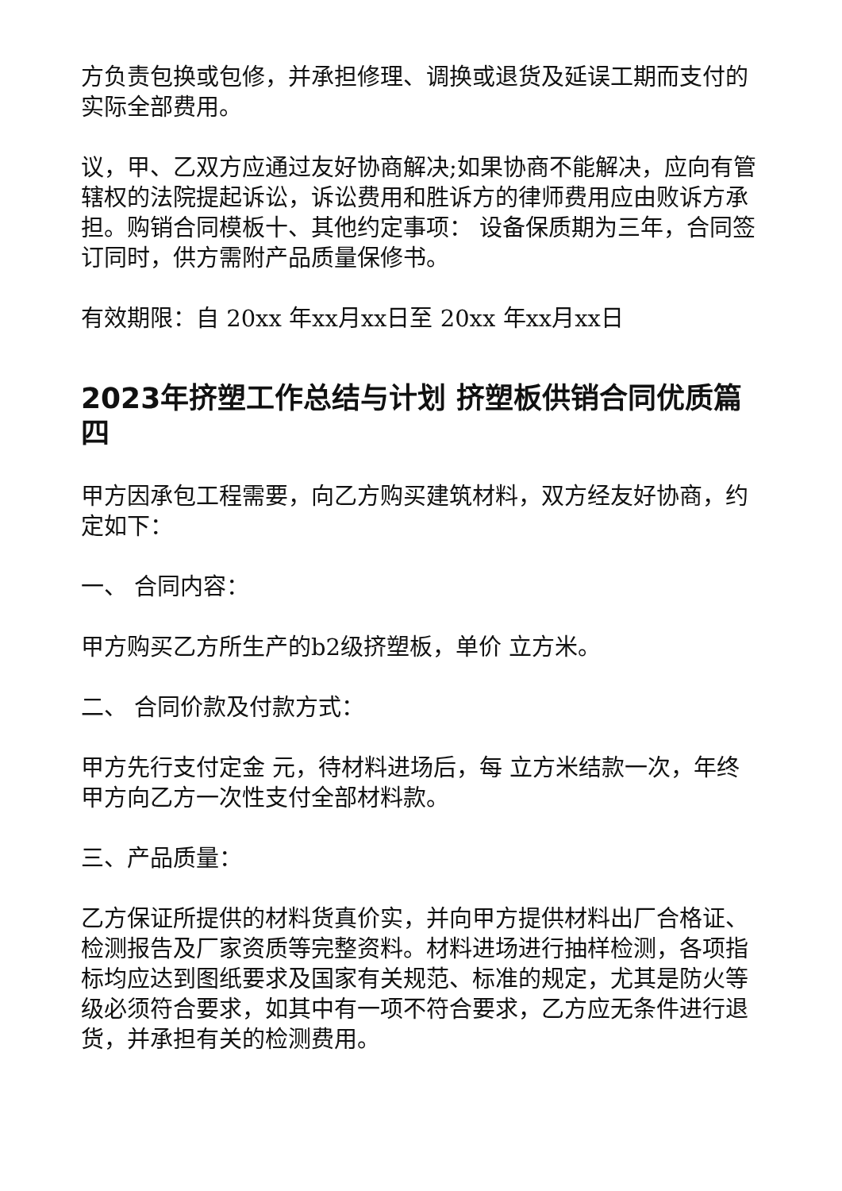方负责包换或包修，并承担修理、调换或退货及延误工期而支付的实际全部费用。
议，甲、乙双方应通过友好协商解决;如果协商不能解决，应向有管辖权的法院提起诉讼，诉讼费用和胜诉方的律师费用应由败诉方承担。购销合同模板十、其他约定事项： 设备保质期为三年，合同签订同时，供方需附产品质量保修书。
有效期限：自 20xx 年xx月xx日至 20xx 年xx月xx日
2023年挤塑工作总结与计划 挤塑板供销合同优质篇四
甲方因承包工程需要，向乙方购买建筑材料，双方经友好协商，约定如下：
一、 合同内容：
甲方购买乙方所生产的b2级挤塑板，单价 立方米。
二、 合同价款及付款方式：
甲方先行支付定金 元，待材料进场后，每 立方米结款一次，年终甲方向乙方一次性支付全部材料款。
三、产品质量：
乙方保证所提供的材料货真价实，并向甲方提供材料出厂合格证、检测报告及厂家资质等完整资料。材料进场进行抽样检测，各项指标均应达到图纸要求及国家有关规范、标准的规定，尤其是防火等级必须符合要求，如其中有一项不符合要求，乙方应无条件进行退货，并承担有关的检测费用。